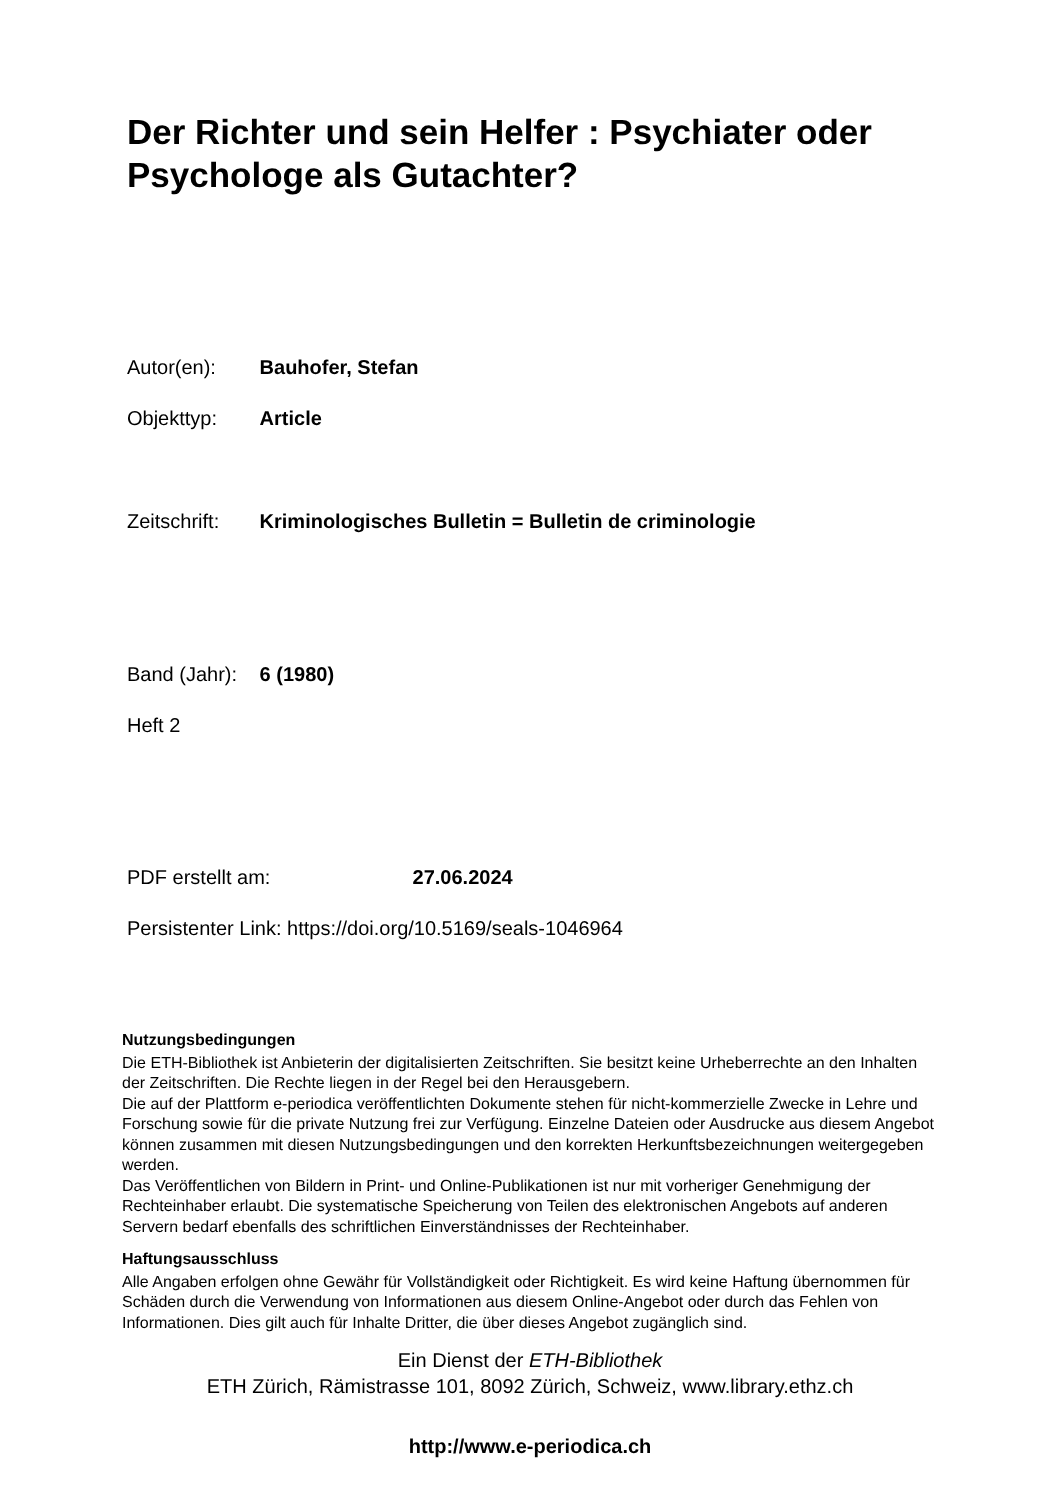Der Richter und sein Helfer : Psychiater oder Psychologe als Gutachter?
Autor(en): Bauhofer, Stefan
Objekttyp: Article
Zeitschrift: Kriminologisches Bulletin = Bulletin de criminologie
Band (Jahr): 6 (1980)
Heft 2
PDF erstellt am: 27.06.2024
Persistenter Link: https://doi.org/10.5169/seals-1046964
Nutzungsbedingungen
Die ETH-Bibliothek ist Anbieterin der digitalisierten Zeitschriften. Sie besitzt keine Urheberrechte an den Inhalten der Zeitschriften. Die Rechte liegen in der Regel bei den Herausgebern.
Die auf der Plattform e-periodica veröffentlichten Dokumente stehen für nicht-kommerzielle Zwecke in Lehre und Forschung sowie für die private Nutzung frei zur Verfügung. Einzelne Dateien oder Ausdrucke aus diesem Angebot können zusammen mit diesen Nutzungsbedingungen und den korrekten Herkunftsbezeichnungen weitergegeben werden.
Das Veröffentlichen von Bildern in Print- und Online-Publikationen ist nur mit vorheriger Genehmigung der Rechteinhaber erlaubt. Die systematische Speicherung von Teilen des elektronischen Angebots auf anderen Servern bedarf ebenfalls des schriftlichen Einverständnisses der Rechteinhaber.
Haftungsausschluss
Alle Angaben erfolgen ohne Gewähr für Vollständigkeit oder Richtigkeit. Es wird keine Haftung übernommen für Schäden durch die Verwendung von Informationen aus diesem Online-Angebot oder durch das Fehlen von Informationen. Dies gilt auch für Inhalte Dritter, die über dieses Angebot zugänglich sind.
Ein Dienst der ETH-Bibliothek
ETH Zürich, Rämistrasse 101, 8092 Zürich, Schweiz, www.library.ethz.ch
http://www.e-periodica.ch